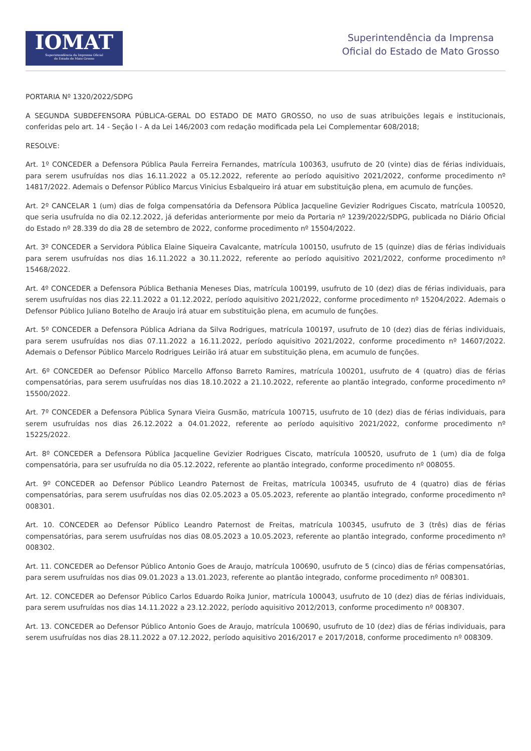IOMAT
Superintendência da Imprensa Oficial
do Estado de Mato Grosso
Superintendência da Imprensa
Oficial do Estado de Mato Grosso
PORTARIA Nº 1320/2022/SDPG
A SEGUNDA SUBDEFENSORA PÚBLICA-GERAL DO ESTADO DE MATO GROSSO, no uso de suas atribuições legais e institucionais, conferidas pelo art. 14 - Seção I - A da Lei 146/2003 com redação modificada pela Lei Complementar 608/2018;
RESOLVE:
Art. 1º CONCEDER a Defensora Pública Paula Ferreira Fernandes, matrícula 100363, usufruto de 20 (vinte) dias de férias individuais, para serem usufruídas nos dias 16.11.2022 a 05.12.2022, referente ao período aquisitivo 2021/2022, conforme procedimento nº 14817/2022. Ademais o Defensor Público Marcus Vinicius Esbalqueiro irá atuar em substituição plena, em acumulo de funções.
Art. 2º CANCELAR 1 (um) dias de folga compensatória da Defensora Pública Jacqueline Gevizier Rodrigues Ciscato, matrícula 100520, que seria usufruída no dia 02.12.2022, já deferidas anteriormente por meio da Portaria nº 1239/2022/SDPG, publicada no Diário Oficial do Estado nº 28.339 do dia 28 de setembro de 2022, conforme procedimento nº 15504/2022.
Art. 3º CONCEDER a Servidora Pública Elaine Siqueira Cavalcante, matrícula 100150, usufruto de 15 (quinze) dias de férias individuais para serem usufruídas nos dias 16.11.2022 a 30.11.2022, referente ao período aquisitivo 2021/2022, conforme procedimento nº 15468/2022.
Art. 4º CONCEDER a Defensora Pública Bethania Meneses Dias, matrícula 100199, usufruto de 10 (dez) dias de férias individuais, para serem usufruídas nos dias 22.11.2022 a 01.12.2022, período aquisitivo 2021/2022, conforme procedimento nº 15204/2022. Ademais o Defensor Público Juliano Botelho de Araujo irá atuar em substituição plena, em acumulo de funções.
Art. 5º CONCEDER a Defensora Pública Adriana da Silva Rodrigues, matrícula 100197, usufruto de 10 (dez) dias de férias individuais, para serem usufruídas nos dias 07.11.2022 a 16.11.2022, período aquisitivo 2021/2022, conforme procedimento nº 14607/2022. Ademais o Defensor Público Marcelo Rodrigues Leirião irá atuar em substituição plena, em acumulo de funções.
Art. 6º CONCEDER ao Defensor Público Marcello Affonso Barreto Ramires, matrícula 100201, usufruto de 4 (quatro) dias de férias compensatórias, para serem usufruídas nos dias 18.10.2022 a 21.10.2022, referente ao plantão integrado, conforme procedimento nº 15500/2022.
Art. 7º CONCEDER a Defensora Pública Synara Vieira Gusmão, matrícula 100715, usufruto de 10 (dez) dias de férias individuais, para serem usufruídas nos dias 26.12.2022 a 04.01.2022, referente ao período aquisitivo 2021/2022, conforme procedimento nº 15225/2022.
Art. 8º CONCEDER a Defensora Pública Jacqueline Gevizier Rodrigues Ciscato, matrícula 100520, usufruto de 1 (um) dia de folga compensatória, para ser usufruída no dia 05.12.2022, referente ao plantão integrado, conforme procedimento nº 008055.
Art. 9º CONCEDER ao Defensor Público Leandro Paternost de Freitas, matrícula 100345, usufruto de 4 (quatro) dias de férias compensatórias, para serem usufruídas nos dias 02.05.2023 a 05.05.2023, referente ao plantão integrado, conforme procedimento nº 008301.
Art. 10. CONCEDER ao Defensor Público Leandro Paternost de Freitas, matrícula 100345, usufruto de 3 (três) dias de férias compensatórias, para serem usufruídas nos dias 08.05.2023 a 10.05.2023, referente ao plantão integrado, conforme procedimento nº 008302.
Art. 11. CONCEDER ao Defensor Público Antonio Goes de Araujo, matrícula 100690, usufruto de 5 (cinco) dias de férias compensatórias, para serem usufruídas nos dias 09.01.2023 a 13.01.2023, referente ao plantão integrado, conforme procedimento nº 008301.
Art. 12. CONCEDER ao Defensor Público Carlos Eduardo Roika Junior, matrícula 100043, usufruto de 10 (dez) dias de férias individuais, para serem usufruídas nos dias 14.11.2022 a 23.12.2022, período aquisitivo 2012/2013, conforme procedimento nº 008307.
Art. 13. CONCEDER ao Defensor Público Antonio Goes de Araujo, matrícula 100690, usufruto de 10 (dez) dias de férias individuais, para serem usufruídas nos dias 28.11.2022 a 07.12.2022, período aquisitivo 2016/2017 e 2017/2018, conforme procedimento nº 008309.